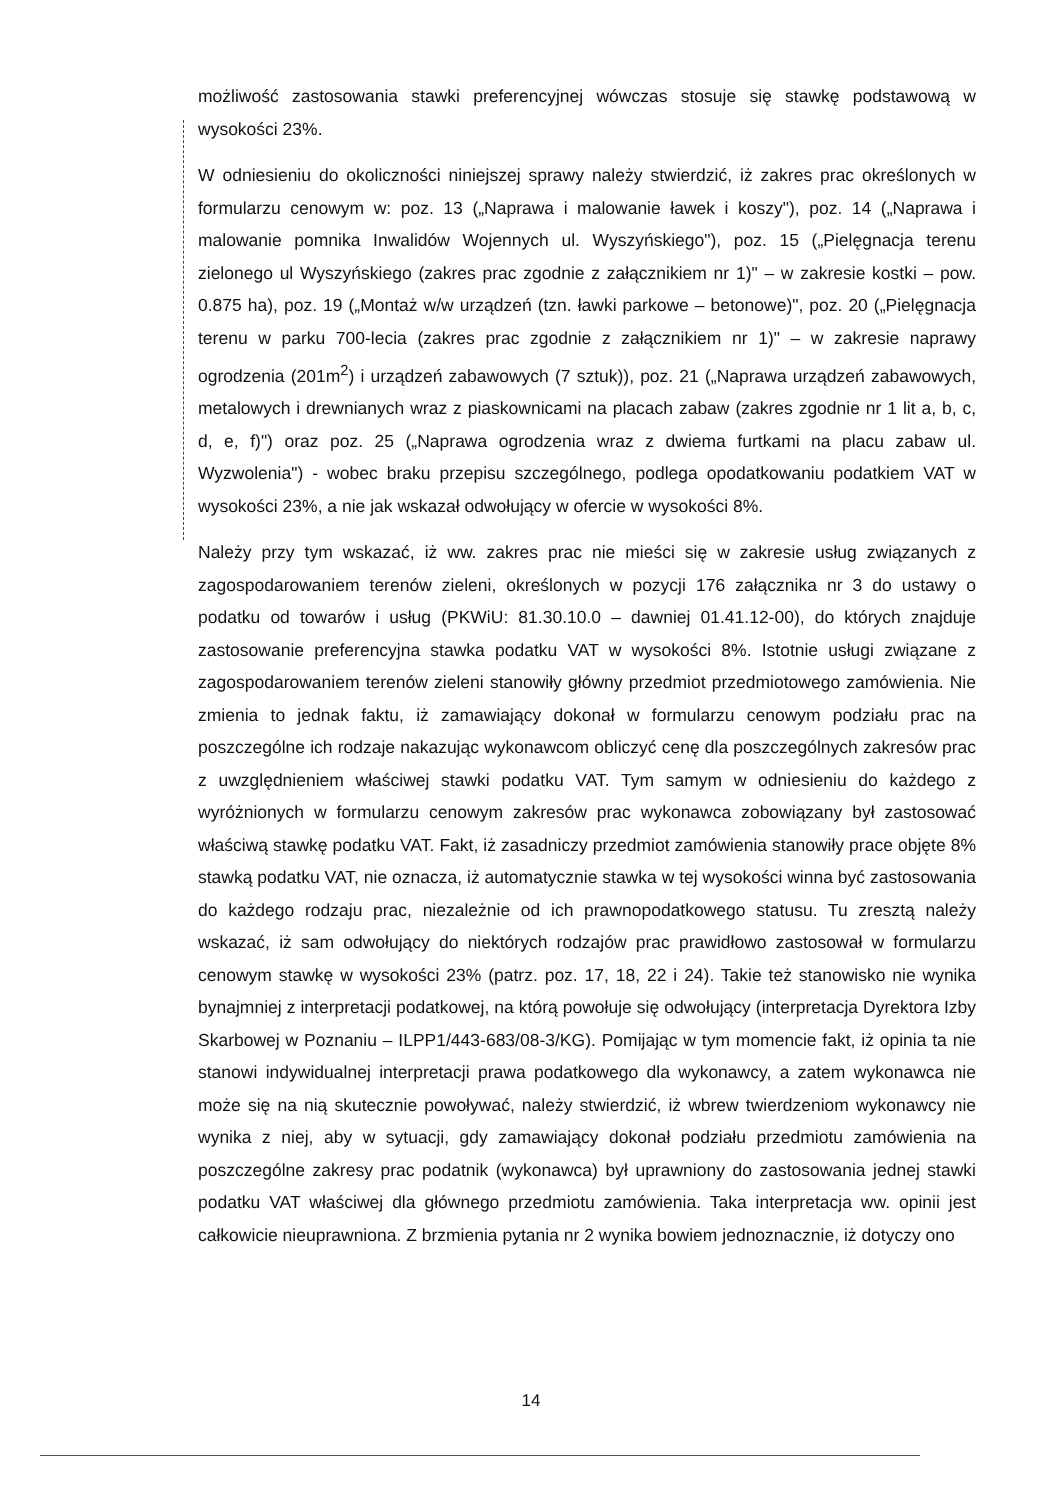możliwość zastosowania stawki preferencyjnej wówczas stosuje się stawkę podstawową w wysokości 23%.
W odniesieniu do okoliczności niniejszej sprawy należy stwierdzić, iż zakres prac określonych w formularzu cenowym w: poz. 13 („Naprawa i malowanie ławek i koszy"), poz. 14 („Naprawa i malowanie pomnika Inwalidów Wojennych ul. Wyszyńskiego"), poz. 15 („Pielęgnacja terenu zielonego ul Wyszyńskiego (zakres prac zgodnie z załącznikiem nr 1)" – w zakresie kostki – pow. 0.875 ha), poz. 19 („Montaż w/w urządzeń (tzn. ławki parkowe – betonowe)", poz. 20 („Pielęgnacja terenu w parku 700-lecia (zakres prac zgodnie z załącznikiem nr 1)" – w zakresie naprawy ogrodzenia (201m<sup>2</sup>) i urządzeń zabawowych (7 sztuk)), poz. 21 („Naprawa urządzeń zabawowych, metalowych i drewnianych wraz z piaskownicami na placach zabaw (zakres zgodnie nr 1 lit a, b, c, d, e, f)") oraz poz. 25 („Naprawa ogrodzenia wraz z dwiema furtkami na placu zabaw ul. Wyzwolenia") - wobec braku przepisu szczególnego, podlega opodatkowaniu podatkiem VAT w wysokości 23%, a nie jak wskazał odwołujący w ofercie w wysokości 8%.
Należy przy tym wskazać, iż ww. zakres prac nie mieści się w zakresie usług związanych z zagospodarowaniem terenów zieleni, określonych w pozycji 176 załącznika nr 3 do ustawy o podatku od towarów i usług (PKWiU: 81.30.10.0 – dawniej 01.41.12-00), do których znajduje zastosowanie preferencyjna stawka podatku VAT w wysokości 8%. Istotnie usługi związane z zagospodarowaniem terenów zieleni stanowiły główny przedmiot przedmiotowego zamówienia. Nie zmienia to jednak faktu, iż zamawiający dokonał w formularzu cenowym podziału prac na poszczególne ich rodzaje nakazując wykonawcom obliczyć cenę dla poszczególnych zakresów prac z uwzględnieniem właściwej stawki podatku VAT. Tym samym w odniesieniu do każdego z wyróżnionych w formularzu cenowym zakresów prac wykonawca zobowiązany był zastosować właściwą stawkę podatku VAT. Fakt, iż zasadniczy przedmiot zamówienia stanowiły prace objęte 8% stawką podatku VAT, nie oznacza, iż automatycznie stawka w tej wysokości winna być zastosowania do każdego rodzaju prac, niezależnie od ich prawnopodatkowego statusu. Tu zresztą należy wskazać, iż sam odwołujący do niektórych rodzajów prac prawidłowo zastosował w formularzu cenowym stawkę w wysokości 23% (patrz. poz. 17, 18, 22 i 24). Takie też stanowisko nie wynika bynajmniej z interpretacji podatkowej, na którą powołuje się odwołujący (interpretacja Dyrektora Izby Skarbowej w Poznaniu – ILPP1/443-683/08-3/KG). Pomijając w tym momencie fakt, iż opinia ta nie stanowi indywidualnej interpretacji prawa podatkowego dla wykonawcy, a zatem wykonawca nie może się na nią skutecznie powoływać, należy stwierdzić, iż wbrew twierdzeniom wykonawcy nie wynika z niej, aby w sytuacji, gdy zamawiający dokonał podziału przedmiotu zamówienia na poszczególne zakresy prac podatnik (wykonawca) był uprawniony do zastosowania jednej stawki podatku VAT właściwej dla głównego przedmiotu zamówienia. Taka interpretacja ww. opinii jest całkowicie nieuprawniona. Z brzmienia pytania nr 2 wynika bowiem jednoznacznie, iż dotyczy ono
14